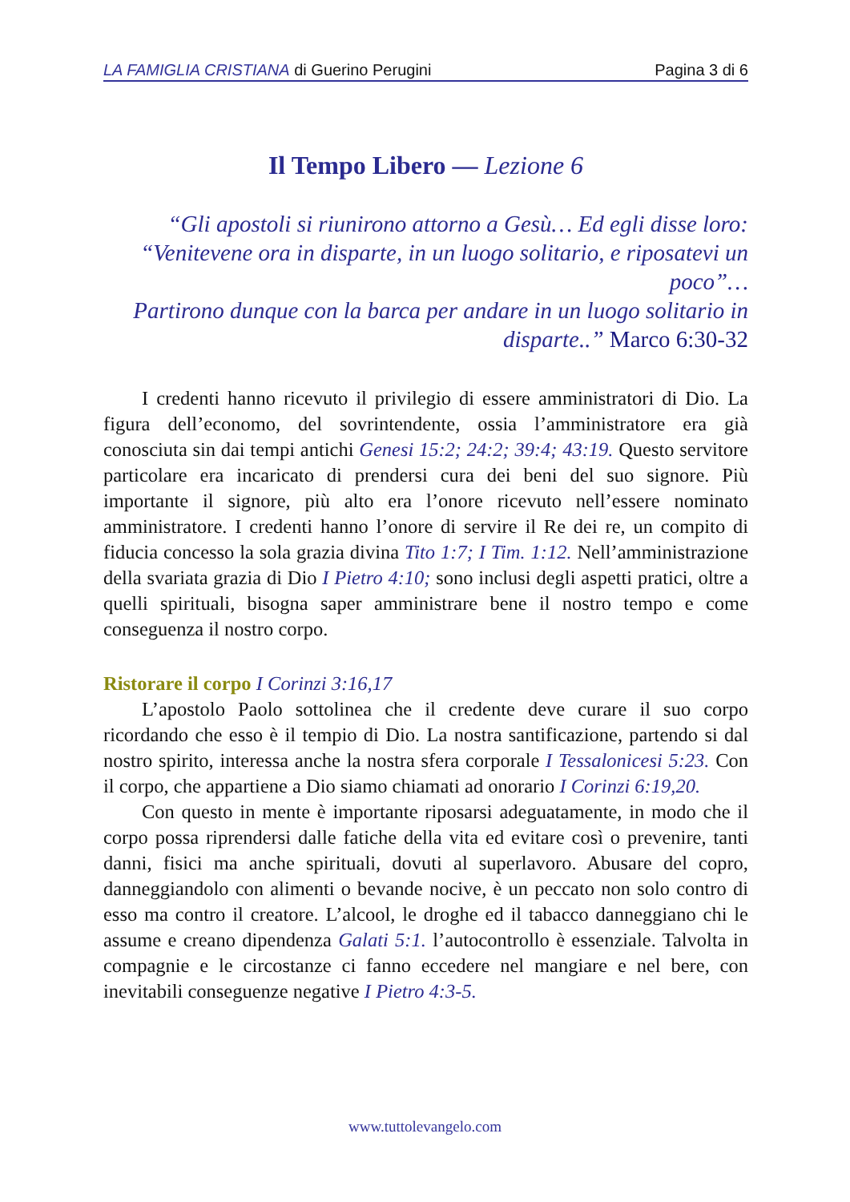LA FAMIGLIA CRISTIANA di Guerino Perugini
Pagina 3 di 6
Il Tempo Libero — Lezione 6
“Gli apostoli si riunirono attorno a Gesù… Ed egli disse loro:
“Venitevene ora in disparte, in un luogo solitario, e riposatevi un poco”…
Partirono dunque con la barca per andare in un luogo solitario in
disparte..” Marco 6:30-32
I credenti hanno ricevuto il privilegio di essere amministratori di Dio. La figura dell’economo, del sovrintendente, ossia l’amministratore era già conosciuta sin dai tempi antichi Genesi 15:2; 24:2; 39:4; 43:19. Questo servitore particolare era incaricato di prendersi cura dei beni del suo signore. Più importante il signore, più alto era l’onore ricevuto nell’essere nominato amministratore. I credenti hanno l’onore di servire il Re dei re, un compito di fiducia concesso la sola grazia divina Tito 1:7; I Tim. 1:12. Nell’amministrazione della svariata grazia di Dio I Pietro 4:10; sono inclusi degli aspetti pratici, oltre a quelli spirituali, bisogna saper amministrare bene il nostro tempo e come conseguenza il nostro corpo.
Ristorare il corpo I Corinzi 3:16,17
L’apostolo Paolo sottolinea che il credente deve curare il suo corpo ricordando che esso è il tempio di Dio. La nostra santificazione, partendo si dal nostro spirito, interessa anche la nostra sfera corporale I Tessalonicesi 5:23. Con il corpo, che appartiene a Dio siamo chiamati ad onorario I Corinzi 6:19,20.
Con questo in mente è importante riposarsi adeguatamente, in modo che il corpo possa riprendersi dalle fatiche della vita ed evitare così o prevenire, tanti danni, fisici ma anche spirituali, dovuti al superlavoro. Abusare del copro, danneggiandolo con alimenti o bevande nocive, è un peccato non solo contro di esso ma contro il creatore. L’alcool, le droghe ed il tabacco danneggiano chi le assume e creano dipendenza Galati 5:1. l’autocontrollo è essenziale. Talvolta in compagnie e le circostanze ci fanno eccedere nel mangiare e nel bere, con inevitabili conseguenze negative I Pietro 4:3-5.
www.tuttolevangelo.com